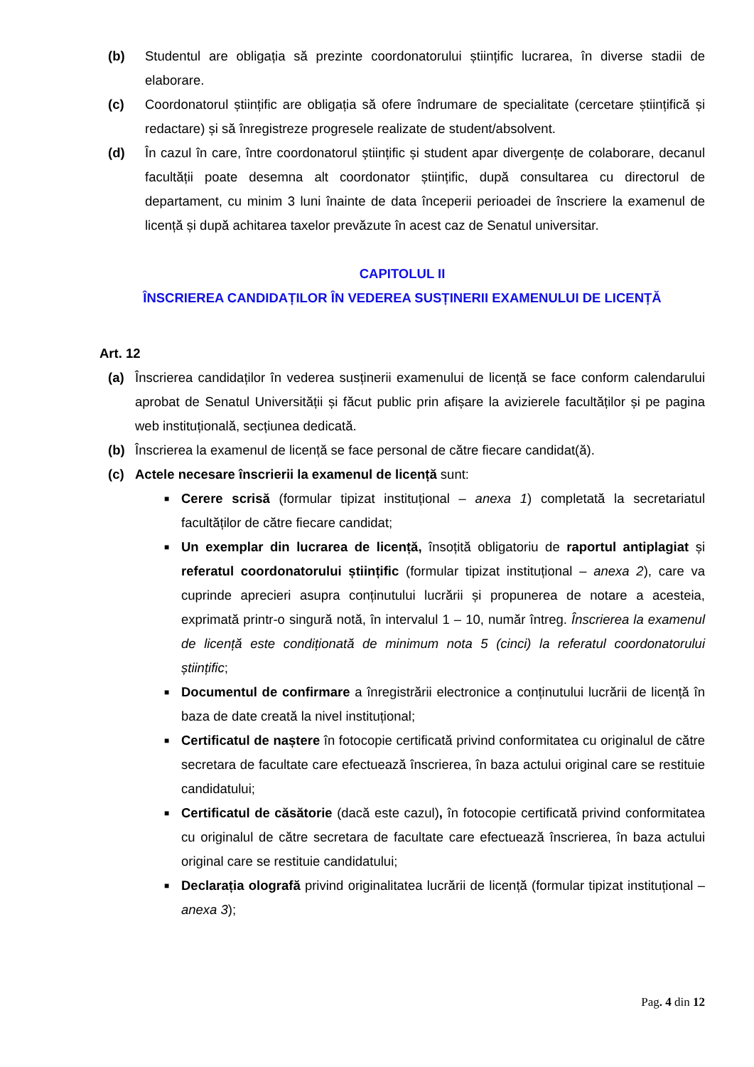(b) Studentul are obligația să prezinte coordonatorului științific lucrarea, în diverse stadii de elaborare.
(c) Coordonatorul științific are obligația să ofere îndrumare de specialitate (cercetare științifică și redactare) și să înregistreze progresele realizate de student/absolvent.
(d) În cazul în care, între coordonatorul științific și student apar divergențe de colaborare, decanul facultății poate desemna alt coordonator științific, după consultarea cu directorul de departament, cu minim 3 luni înainte de data începerii perioadei de înscriere la examenul de licență și după achitarea taxelor prevăzute în acest caz de Senatul universitar.
CAPITOLUL II
ÎNSCRIEREA CANDIDAȚILOR ÎN VEDEREA SUSȚINERII EXAMENULUI DE LICENȚĂ
Art. 12
(a) Înscrierea candidaților în vederea susținerii examenului de licență se face conform calendarului aprobat de Senatul Universității și făcut public prin afișare la avizierele facultăților și pe pagina web instituțională, secțiunea dedicată.
(b) Înscrierea la examenul de licență se face personal de către fiecare candidat(ă).
(c) Actele necesare înscrierii la examenul de licență sunt:
■ Cerere scrisă (formular tipizat instituțional – anexa 1) completată la secretariatul facultăților de către fiecare candidat;
■ Un exemplar din lucrarea de licență, însoțită obligatoriu de raportul antiplagiat și referatul coordonatorului științific (formular tipizat instituțional – anexa 2), care va cuprinde aprecieri asupra conținutului lucrării și propunerea de notare a acesteia, exprimată printr-o singură notă, în intervalul 1 – 10, număr întreg. Înscrierea la examenul de licență este condiționată de minimum nota 5 (cinci) la referatul coordonatorului științific;
■ Documentul de confirmare a înregistrării electronice a conținutului lucrării de licență în baza de date creată la nivel instituțional;
■ Certificatul de naștere în fotocopie certificată privind conformitatea cu originalul de către secretara de facultate care efectuează înscrierea, în baza actului original care se restituie candidatului;
■ Certificatul de căsătorie (dacă este cazul), în fotocopie certificată privind conformitatea cu originalul de către secretara de facultate care efectuează înscrierea, în baza actului original care se restituie candidatului;
■ Declarația olografă privind originalitatea lucrării de licență (formular tipizat instituțional – anexa 3);
Pag. 4 din 12